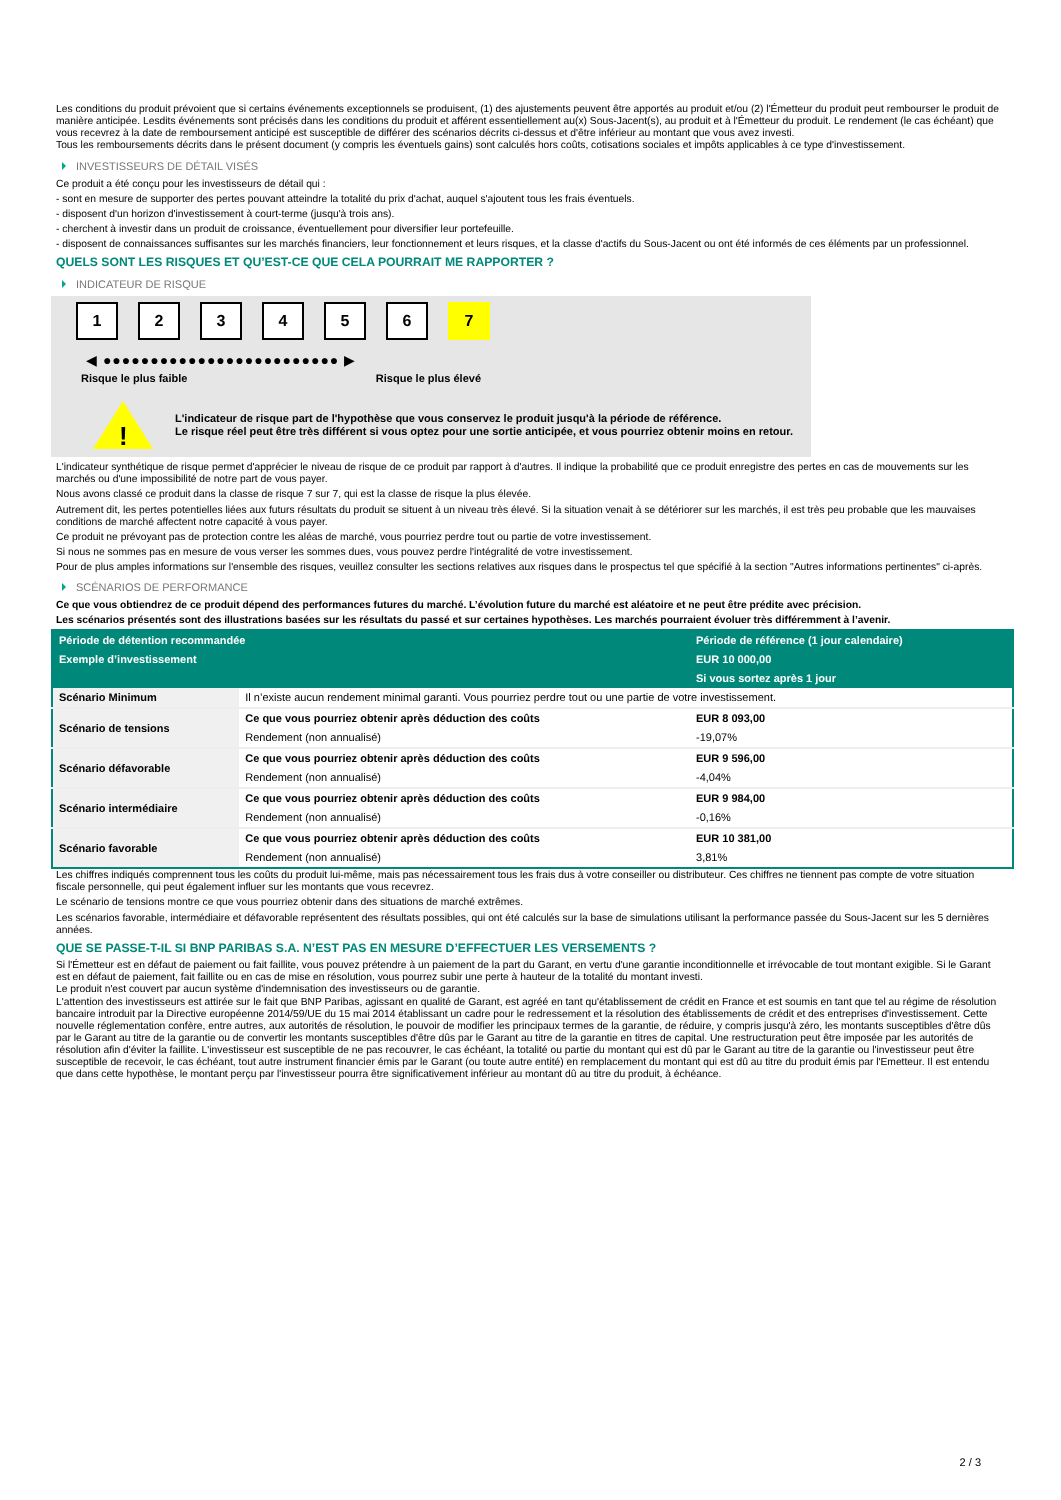Les conditions du produit prévoient que si certains événements exceptionnels se produisent, (1) des ajustements peuvent être apportés au produit et/ou (2) l'Émetteur du produit peut rembourser le produit de manière anticipée. Lesdits événements sont précisés dans les conditions du produit et afférent essentiellement au(x) Sous-Jacent(s), au produit et à l'Émetteur du produit. Le rendement (le cas échéant) que vous recevrez à la date de remboursement anticipé est susceptible de différer des scénarios décrits ci-dessus et d'être inférieur au montant que vous avez investi.
Tous les remboursements décrits dans le présent document (y compris les éventuels gains) sont calculés hors coûts, cotisations sociales et impôts applicables à ce type d'investissement.
INVESTISSEURS DE DÉTAIL VISÉS
Ce produit a été conçu pour les investisseurs de détail qui :
- sont en mesure de supporter des pertes pouvant atteindre la totalité du prix d'achat, auquel s'ajoutent tous les frais éventuels.
- disposent d'un horizon d'investissement à court-terme (jusqu'à trois ans).
- cherchent à investir dans un produit de croissance, éventuellement pour diversifier leur portefeuille.
- disposent de connaissances suffisantes sur les marchés financiers, leur fonctionnement et leurs risques, et la classe d'actifs du Sous-Jacent ou ont été informés de ces éléments par un professionnel.
QUELS SONT LES RISQUES ET QU’EST-CE QUE CELA POURRAIT ME RAPPORTER ?
INDICATEUR DE RISQUE
1 2 3 4 5 6 7
◀ ●●●●●●●●●●●●●●●●●●●●●●●●● ▶
Risque le plus faible Risque le plus élevé
!
L'indicateur de risque part de l'hypothèse que vous conservez le produit jusqu'à la période de référence.
Le risque réel peut être très différent si vous optez pour une sortie anticipée, et vous pourriez obtenir moins en retour.
L'indicateur synthétique de risque permet d'apprécier le niveau de risque de ce produit par rapport à d'autres. Il indique la probabilité que ce produit enregistre des pertes en cas de mouvements sur les marchés ou d'une impossibilité de notre part de vous payer.
Nous avons classé ce produit dans la classe de risque 7 sur 7, qui est la classe de risque la plus élevée.
Autrement dit, les pertes potentielles liées aux futurs résultats du produit se situent à un niveau très élevé. Si la situation venait à se détériorer sur les marchés, il est très peu probable que les mauvaises conditions de marché affectent notre capacité à vous payer.
Ce produit ne prévoyant pas de protection contre les aléas de marché, vous pourriez perdre tout ou partie de votre investissement.
Si nous ne sommes pas en mesure de vous verser les sommes dues, vous pouvez perdre l'intégralité de votre investissement.
Pour de plus amples informations sur l'ensemble des risques, veuillez consulter les sections relatives aux risques dans le prospectus tel que spécifié à la section "Autres informations pertinentes" ci-après.
SCÉNARIOS DE PERFORMANCE
Ce que vous obtiendrez de ce produit dépend des performances futures du marché. L’évolution future du marché est aléatoire et ne peut être prédite avec précision.
Les scénarios présentés sont des illustrations basées sur les résultats du passé et sur certaines hypothèses. Les marchés pourraient évoluer très différemment à l’avenir.
| Période de détention recommandée | | Période de référence (1 jour calendaire) |
| --- | --- | --- |
| Exemple d’investissement | | EUR 10 000,00 |
| | | Si vous sortez après 1 jour |
| Scénario Minimum | Il n’existe aucun rendement minimal garanti. Vous pourriez perdre tout ou une partie de votre investissement. | |
| Scénario de tensions | Ce que vous pourriez obtenir après déduction des coûts | EUR 8 093,00 |
| | Rendement (non annualisé) | -19,07% |
| Scénario défavorable | Ce que vous pourriez obtenir après déduction des coûts | EUR 9 596,00 |
| | Rendement (non annualisé) | -4,04% |
| Scénario intermédiaire | Ce que vous pourriez obtenir après déduction des coûts | EUR 9 984,00 |
| | Rendement (non annualisé) | -0,16% |
| Scénario favorable | Ce que vous pourriez obtenir après déduction des coûts | EUR 10 381,00 |
| | Rendement (non annualisé) | 3,81% |
Les chiffres indiqués comprennent tous les coûts du produit lui-même, mais pas nécessairement tous les frais dus à votre conseiller ou distributeur. Ces chiffres ne tiennent pas compte de votre situation fiscale personnelle, qui peut également influer sur les montants que vous recevrez.
Le scénario de tensions montre ce que vous pourriez obtenir dans des situations de marché extrêmes.
Les scénarios favorable, intermédiaire et défavorable représentent des résultats possibles, qui ont été calculés sur la base de simulations utilisant la performance passée du Sous-Jacent sur les 5 dernières années.
QUE SE PASSE-T-IL SI BNP PARIBAS S.A. N’EST PAS EN MESURE D’EFFECTUER LES VERSEMENTS ?
Si l'Émetteur est en défaut de paiement ou fait faillite, vous pouvez prétendre à un paiement de la part du Garant, en vertu d'une garantie inconditionnelle et irrévocable de tout montant exigible. Si le Garant est en défaut de paiement, fait faillite ou en cas de mise en résolution, vous pourrez subir une perte à hauteur de la totalité du montant investi.
Le produit n'est couvert par aucun système d'indemnisation des investisseurs ou de garantie.
L'attention des investisseurs est attirée sur le fait que BNP Paribas, agissant en qualité de Garant, est agréé en tant qu'établissement de crédit en France et est soumis en tant que tel au régime de résolution bancaire introduit par la Directive européenne 2014/59/UE du 15 mai 2014 établissant un cadre pour le redressement et la résolution des établissements de crédit et des entreprises d'investissement. Cette nouvelle réglementation confère, entre autres, aux autorités de résolution, le pouvoir de modifier les principaux termes de la garantie, de réduire, y compris jusqu'à zéro, les montants susceptibles d'être dûs par le Garant au titre de la garantie ou de convertir les montants susceptibles d'être dûs par le Garant au titre de la garantie en titres de capital. Une restructuration peut être imposée par les autorités de résolution afin d'éviter la faillite. L'investisseur est susceptible de ne pas recouvrer, le cas échéant, la totalité ou partie du montant qui est dû par le Garant au titre de la garantie ou l'investisseur peut être susceptible de recevoir, le cas échéant, tout autre instrument financier émis par le Garant (ou toute autre entité) en remplacement du montant qui est dû au titre du produit émis par l'Emetteur. Il est entendu que dans cette hypothèse, le montant perçu par l'investisseur pourra être significativement inférieur au montant dû au titre du produit, à échéance.
2 / 3